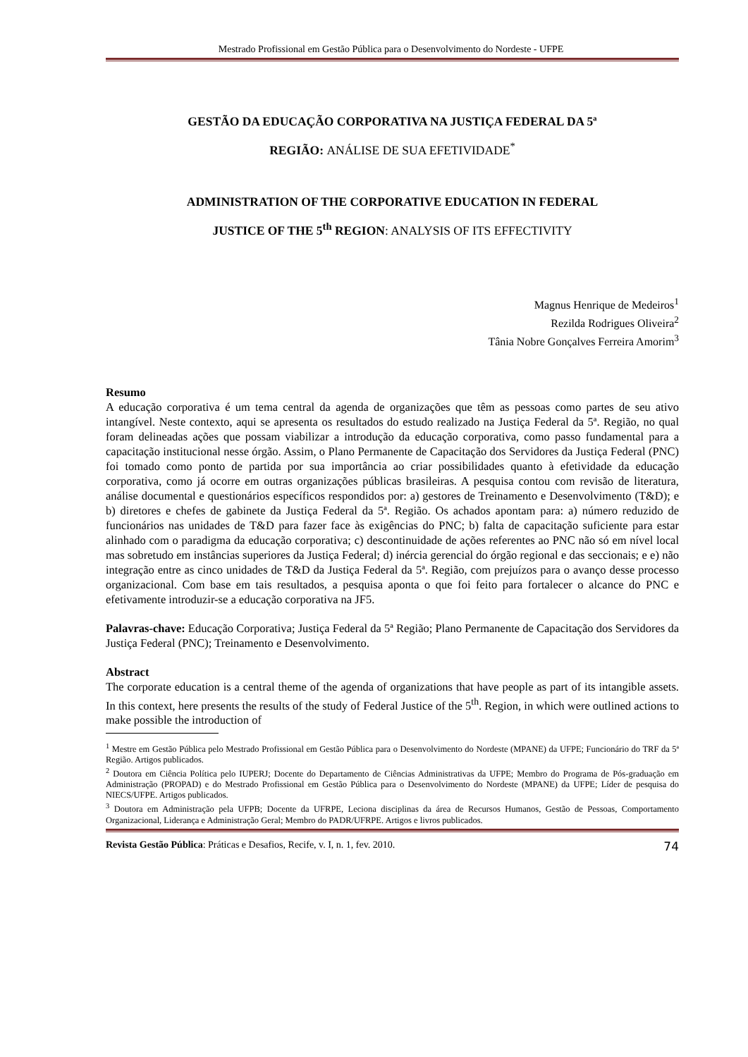Mestrado Profissional em Gestão Pública para o Desenvolvimento do Nordeste - UFPE
GESTÃO DA EDUCAÇÃO CORPORATIVA NA JUSTIÇA FEDERAL DA 5ª
REGIÃO: ANÁLISE DE SUA EFETIVIDADE<sup>*</sup>
ADMINISTRATION OF THE CORPORATIVE EDUCATION IN FEDERAL
JUSTICE OF THE 5<sup>th</sup> REGION: ANALYSIS OF ITS EFFECTIVITY
Magnus Henrique de Medeiros<sup>1</sup>
Rezilda Rodrigues Oliveira<sup>2</sup>
Tânia Nobre Gonçalves Ferreira Amorim<sup>3</sup>
Resumo
A educação corporativa é um tema central da agenda de organizações que têm as pessoas como partes de seu ativo intangível. Neste contexto, aqui se apresenta os resultados do estudo realizado na Justiça Federal da 5ª. Região, no qual foram delineadas ações que possam viabilizar a introdução da educação corporativa, como passo fundamental para a capacitação institucional nesse órgão. Assim, o Plano Permanente de Capacitação dos Servidores da Justiça Federal (PNC) foi tomado como ponto de partida por sua importância ao criar possibilidades quanto à efetividade da educação corporativa, como já ocorre em outras organizações públicas brasileiras. A pesquisa contou com revisão de literatura, análise documental e questionários específicos respondidos por: a) gestores de Treinamento e Desenvolvimento (T&D); e b) diretores e chefes de gabinete da Justiça Federal da 5ª. Região. Os achados apontam para: a) número reduzido de funcionários nas unidades de T&D para fazer face às exigências do PNC; b) falta de capacitação suficiente para estar alinhado com o paradigma da educação corporativa; c) descontinuidade de ações referentes ao PNC não só em nível local mas sobretudo em instâncias superiores da Justiça Federal; d) inércia gerencial do órgão regional e das seccionais; e e) não integração entre as cinco unidades de T&D da Justiça Federal da 5ª. Região, com prejuízos para o avanço desse processo organizacional. Com base em tais resultados, a pesquisa aponta o que foi feito para fortalecer o alcance do PNC e efetivamente introduzir-se a educação corporativa na JF5.
Palavras-chave: Educação Corporativa; Justiça Federal da 5ª Região; Plano Permanente de Capacitação dos Servidores da Justiça Federal (PNC); Treinamento e Desenvolvimento.
Abstract
The corporate education is a central theme of the agenda of organizations that have people as part of its intangible assets. In this context, here presents the results of the study of Federal Justice of the 5<sup>th</sup>. Region, in which were outlined actions to make possible the introduction of
<sup>1</sup> Mestre em Gestão Pública pelo Mestrado Profissional em Gestão Pública para o Desenvolvimento do Nordeste (MPANE) da UFPE; Funcionário do TRF da 5ª Região. Artigos publicados.
<sup>2</sup> Doutora em Ciência Política pelo IUPERJ; Docente do Departamento de Ciências Administrativas da UFPE; Membro do Programa de Pós-graduação em Administração (PROPAD) e do Mestrado Profissional em Gestão Pública para o Desenvolvimento do Nordeste (MPANE) da UFPE; Líder de pesquisa do NIECS/UFPE. Artigos publicados.
<sup>3</sup> Doutora em Administração pela UFPB; Docente da UFRPE, Leciona disciplinas da área de Recursos Humanos, Gestão de Pessoas, Comportamento Organizacional, Liderança e Administração Geral; Membro do PADR/UFRPE. Artigos e livros publicados.
Revista Gestão Pública: Práticas e Desafios, Recife, v. I, n. 1, fev. 2010. 74